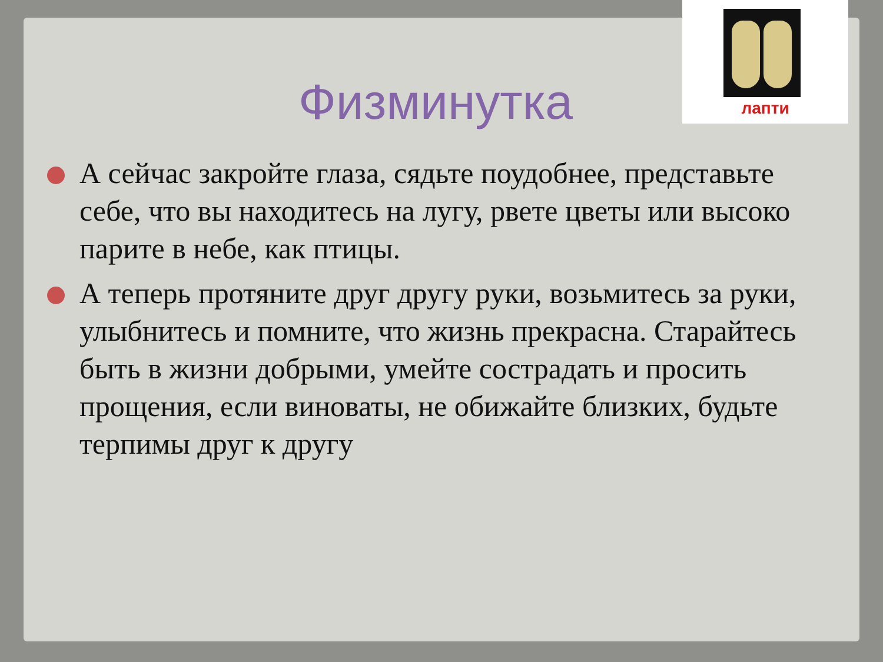лапти
Физминутка
А сейчас закройте глаза, сядьте поудобнее, представьте себе, что вы находитесь на лугу, рвете цветы или высоко парите в небе, как птицы.
А теперь протяните друг другу руки, возьмитесь за руки, улыбнитесь и помните, что жизнь прекрасна. Старайтесь быть в жизни добрыми, умейте сострадать и просить прощения, если виноваты, не обижайте близких, будьте терпимы друг к другу